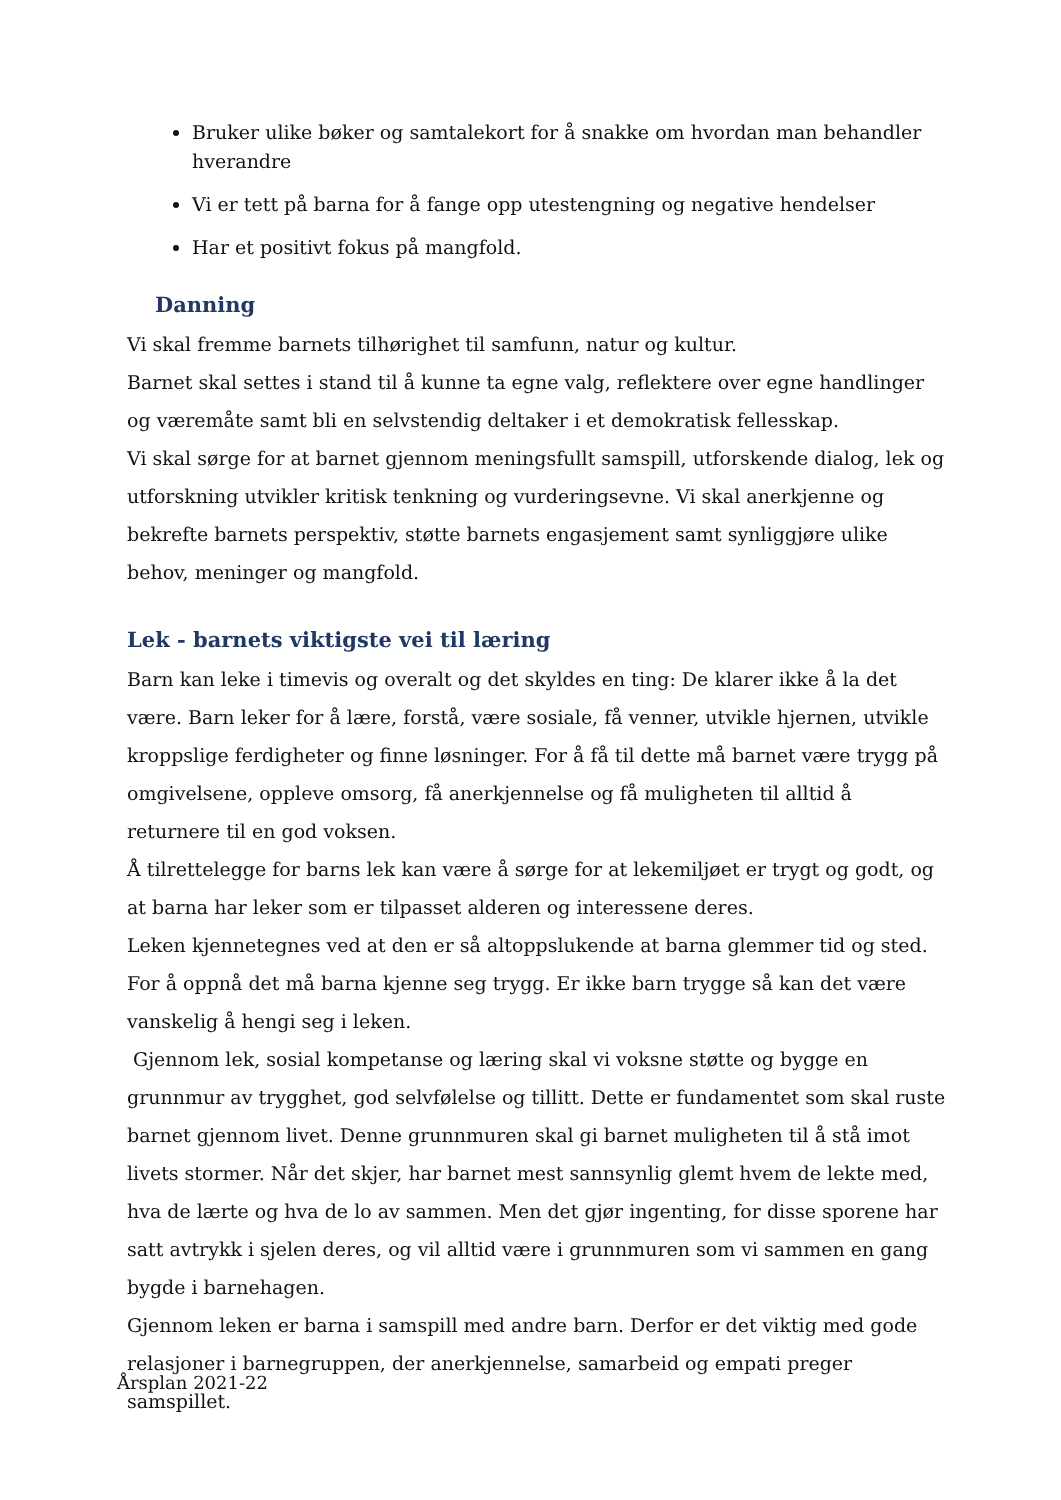Bruker ulike bøker og samtalekort for å snakke om hvordan man behandler hverandre
Vi er tett på barna for å fange opp utestengning og negative hendelser
Har et positivt fokus på mangfold.
Danning
Vi skal fremme barnets tilhørighet til samfunn, natur og kultur.
Barnet skal settes i stand til å kunne ta egne valg, reflektere over egne handlinger og væremåte samt bli en selvstendig deltaker i et demokratisk fellesskap.
Vi skal sørge for at barnet gjennom meningsfullt samspill, utforskende dialog, lek og utforskning utvikler kritisk tenkning og vurderingsevne. Vi skal anerkjenne og bekrefte barnets perspektiv, støtte barnets engasjement samt synliggjøre ulike behov, meninger og mangfold.
Lek - barnets viktigste vei til læring
Barn kan leke i timevis og overalt og det skyldes en ting: De klarer ikke å la det være. Barn leker for å lære, forstå, være sosiale, få venner, utvikle hjernen, utvikle kroppslige ferdigheter og finne løsninger. For å få til dette må barnet være trygg på omgivelsene, oppleve omsorg, få anerkjennelse og få muligheten til alltid å returnere til en god voksen.
Å tilrettelegge for barns lek kan være å sørge for at lekemiljøet er trygt og godt, og at barna har leker som er tilpasset alderen og interessene deres.
Leken kjennetegnes ved at den er så altoppslukende at barna glemmer tid og sted. For å oppnå det må barna kjenne seg trygg. Er ikke barn trygge så kan det være vanskelig å hengi seg i leken.
Gjennom lek, sosial kompetanse og læring skal vi voksne støtte og bygge en grunnmur av trygghet, god selvfølelse og tillitt. Dette er fundamentet som skal ruste barnet gjennom livet. Denne grunnmuren skal gi barnet muligheten til å stå imot livets stormer. Når det skjer, har barnet mest sannsynlig glemt hvem de lekte med, hva de lærte og hva de lo av sammen. Men det gjør ingenting, for disse sporene har satt avtrykk i sjelen deres, og vil alltid være i grunnmuren som vi sammen en gang bygde i barnehagen.
Gjennom leken er barna i samspill med andre barn. Derfor er det viktig med gode relasjoner i barnegruppen, der anerkjennelse, samarbeid og empati preger samspillet.
Årsplan 2021-22